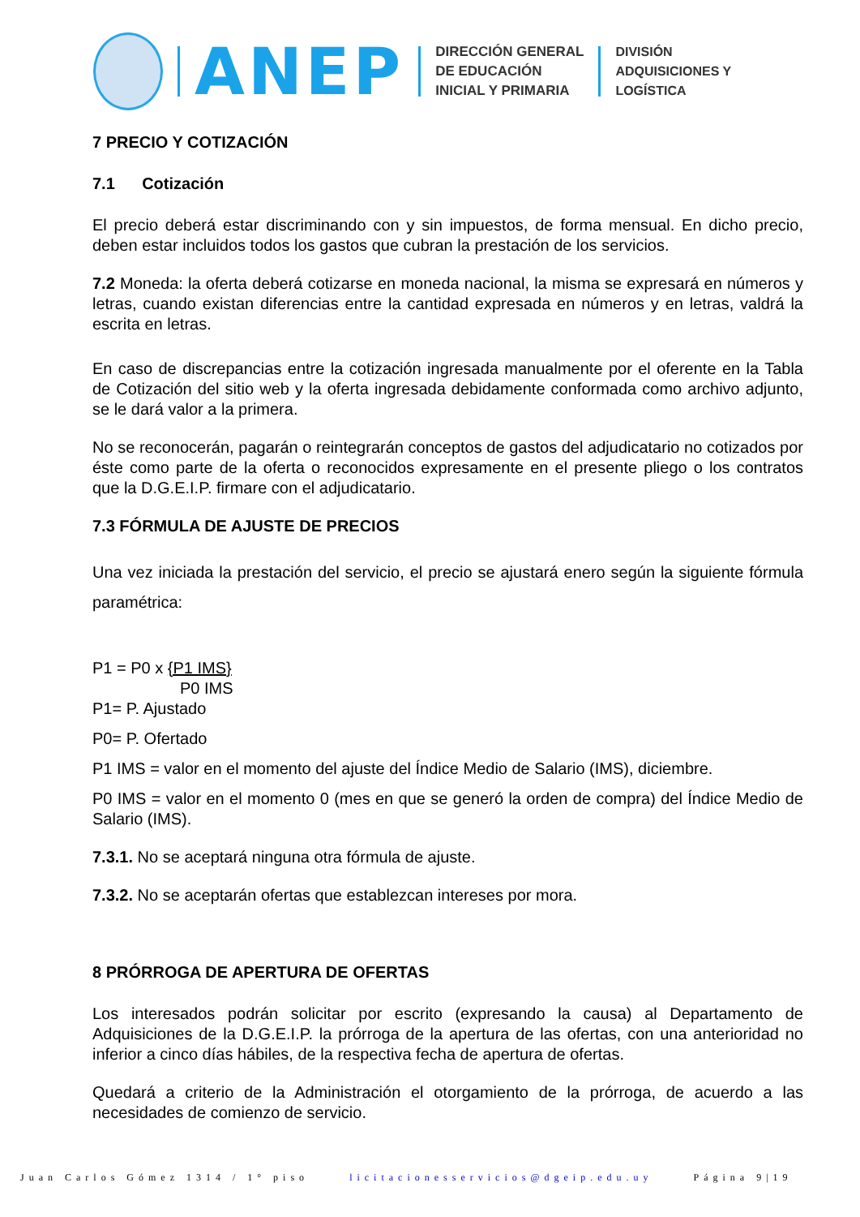ANEP
DIRECCIÓN GENERAL
DE EDUCACIÓN
INICIAL Y PRIMARIA
DIVISIÓN
ADQUISICIONES Y
LOGÍSTICA
7 PRECIO Y COTIZACIÓN
7.1 Cotización
El precio deberá estar discriminando con y sin impuestos, de forma mensual. En dicho precio, deben estar incluidos todos los gastos que cubran la prestación de los servicios.
7.2 Moneda: la oferta deberá cotizarse en moneda nacional, la misma se expresará en números y letras, cuando existan diferencias entre la cantidad expresada en números y en letras, valdrá la escrita en letras.
En caso de discrepancias entre la cotización ingresada manualmente por el oferente en la Tabla de Cotización del sitio web y la oferta ingresada debidamente conformada como archivo adjunto, se le dará valor a la primera.
No se reconocerán, pagarán o reintegrarán conceptos de gastos del adjudicatario no cotizados por éste como parte de la oferta o reconocidos expresamente en el presente pliego o los contratos que la D.G.E.I.P. firmare con el adjudicatario.
7.3 FÓRMULA DE AJUSTE DE PRECIOS
Una vez iniciada la prestación del servicio, el precio se ajustará enero según la siguiente fórmula paramétrica:
P1 = P0 x {P1 IMS}
P0 IMS
P1= P. Ajustado
P0= P. Ofertado
P1 IMS = valor en el momento del ajuste del Índice Medio de Salario (IMS), diciembre.
P0 IMS = valor en el momento 0 (mes en que se generó la orden de compra) del Índice Medio de Salario (IMS).
7.3.1. No se aceptará ninguna otra fórmula de ajuste.
7.3.2. No se aceptarán ofertas que establezcan intereses por mora.
8 PRÓRROGA DE APERTURA DE OFERTAS
Los interesados podrán solicitar por escrito (expresando la causa) al Departamento de Adquisiciones de la D.G.E.I.P. la prórroga de la apertura de las ofertas, con una anterioridad no inferior a cinco días hábiles, de la respectiva fecha de apertura de ofertas.
Quedará a criterio de la Administración el otorgamiento de la prórroga, de acuerdo a las necesidades de comienzo de servicio.
Juan Carlos Gómez 1314 / 1° piso licitacionesservicios@dgeip.edu.uy Página 9|19